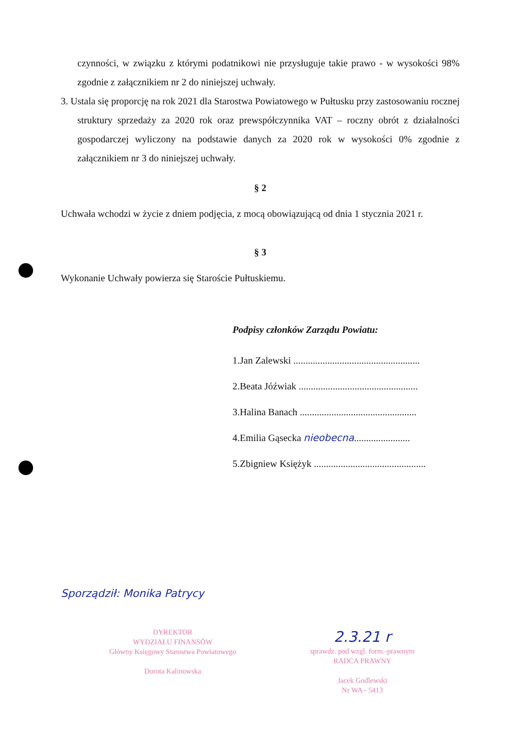czynności, w związku z którymi podatnikowi nie przysługuje takie prawo - w wysokości 98% zgodnie z załącznikiem nr 2 do niniejszej uchwały.
3. Ustala się proporcję na rok 2021 dla Starostwa Powiatowego w Pułtusku przy zastosowaniu rocznej struktury sprzedaży za 2020 rok oraz prewspółczynnika VAT – roczny obrót z działalności gospodarczej wyliczony na podstawie danych za 2020 rok w wysokości 0% zgodnie z załącznikiem nr 3 do niniejszej uchwały.
§ 2
Uchwała wchodzi w życie z dniem podjęcia, z mocą obowiązującą od dnia 1 stycznia 2021 r.
§ 3
Wykonanie Uchwały powierza się Staroście Pułtuskiemu.
Podpisy członków Zarządu Powiatu:
1.Jan Zalewski ....................................................
2.Beata Jóźwiak .................................................
3.Halina Banach ................................................
4.Emilia Gąsecka nieobecna.......................
5.Zbigniew Księżyk ..............................................
Sporządził: Monika Patrycy
DYREKTOR
WYDZIAŁU FINANSÓW
Główny Księgowy Starostwa Powiatowego
Dorota Kalinowska
2.3.21 r
sprawdz. pod wzgl. form.-prawnym
RADCA PRAWNY
Jacek Godlewski
Nr WA - 5413